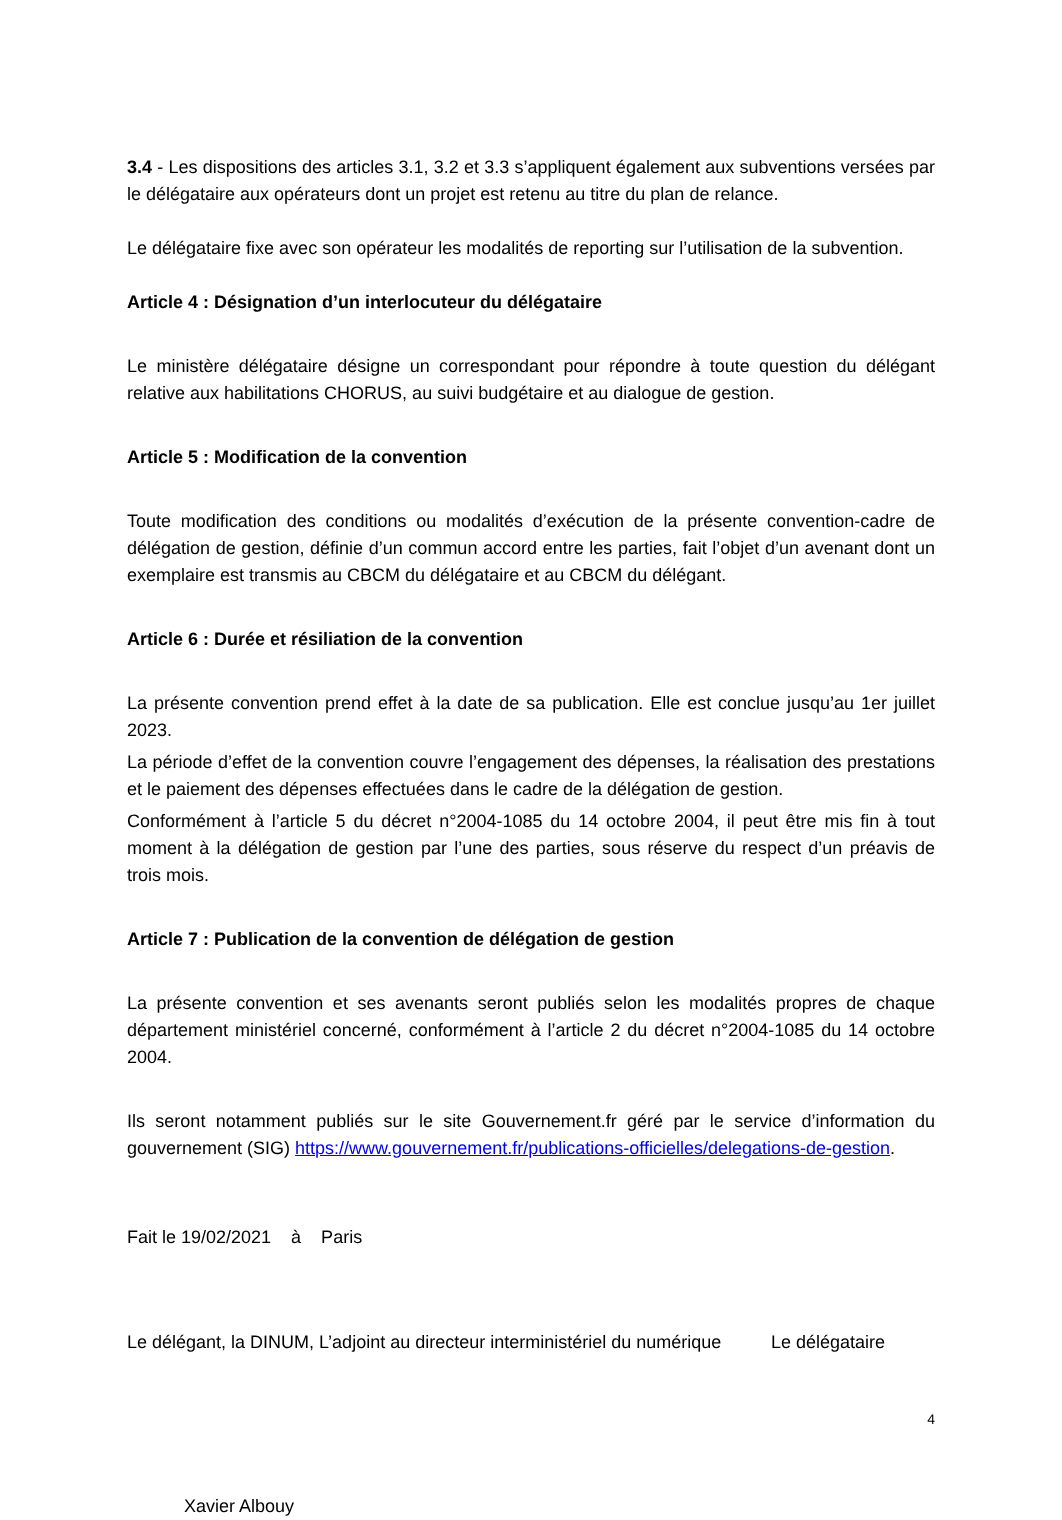3.4 - Les dispositions des articles 3.1, 3.2 et 3.3 s’appliquent également aux subventions versées par le délégataire aux opérateurs dont un projet est retenu au titre du plan de relance.
Le délégataire fixe avec son opérateur les modalités de reporting sur l’utilisation de la subvention.
Article 4 : Désignation d’un interlocuteur du délégataire
Le ministère délégataire désigne un correspondant pour répondre à toute question du délégant relative aux habilitations CHORUS, au suivi budgétaire et au dialogue de gestion.
Article 5 : Modification de la convention
Toute modification des conditions ou modalités d’exécution de la présente convention-cadre de délégation de gestion, définie d’un commun accord entre les parties, fait l’objet d’un avenant dont un exemplaire est transmis au CBCM du délégataire et au CBCM du délégant.
Article 6 : Durée et résiliation de la convention
La présente convention prend effet à la date de sa publication. Elle est conclue jusqu’au 1er juillet 2023.
La période d’effet de la convention couvre l’engagement des dépenses, la réalisation des prestations et le paiement des dépenses effectuées dans le cadre de la délégation de gestion.
Conformément à l’article 5 du décret n°2004-1085 du 14 octobre 2004, il peut être mis fin à tout moment à la délégation de gestion par l’une des parties, sous réserve du respect d’un préavis de trois mois.
Article 7 : Publication de la convention de délégation de gestion
La présente convention et ses avenants seront publiés selon les modalités propres de chaque département ministériel concerné, conformément à l’article 2 du décret n°2004-1085 du 14 octobre 2004.
Ils seront notamment publiés sur le site Gouvernement.fr géré par le service d’information du gouvernement (SIG) https://www.gouvernement.fr/publications-officielles/delegations-de-gestion.
Fait le 19/02/2021 à Paris
Le délégant, la DINUM, L’adjoint au directeur interministériel du numérique
Le délégataire
4
Xavier Albouy